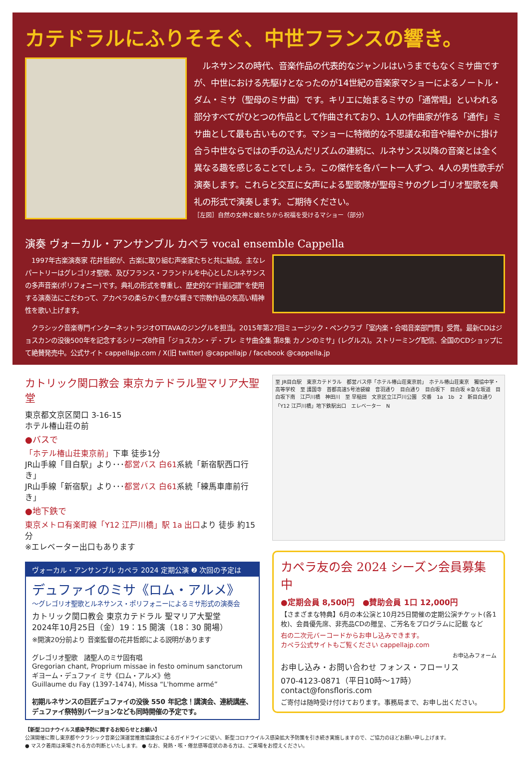カテドラルにふりそそぐ、中世フランスの響き。
　ルネサンスの時代、音楽作品の代表的なジャンルはいうまでもなくミサ曲ですが、中世における先駆けとなったのが14世紀の音楽家マショーによるノートル・ダム・ミサ（聖母のミサ曲）です。キリエに始まるミサの「通常唱」といわれる部分すべてがひとつの作品として作曲されており、1人の作曲家が作る「通作」ミサ曲として最も古いものです。マショーに特徴的な不思議な和音や細やかに掛け合う中世ならではの手の込んだリズムの連続に、ルネサンス以降の音楽とは全く異なる趣を感じることでしょう。この傑作を各パート一人ずつ、4人の男性歌手が演奏します。これらと交互に女声による聖歌隊が聖母ミサのグレゴリオ聖歌を典礼の形式で演奏します。ご期待ください。
［左図］自然の女神と娘たちから祝福を受けるマショー（部分）
演奏 ヴォーカル・アンサンブル カペラ vocal ensemble Cappella
　1997年古楽演奏家 花井哲郎が、古楽に取り組む声楽家たちと共に結成。主なレパートリーはグレゴリオ聖歌、及びフランス・フランドルを中心としたルネサンスの多声音楽(ポリフォニー)です。典礼の形式を尊重し、歴史的な”計量記譜”を使用する演奏法にこだわって、アカペラの柔らかく豊かな響きで宗教作品の気高い精神性を歌い上げます。
　クラシック音楽専門インターネットラジオOTTAVAのジングルを担当。2015年第27回ミュージック・ペンクラブ「室内楽・合唱音楽部門賞」受賞。最新CDはジョスカンの没後500年を記念するシリーズ8作目「ジョスカン・デ・プレ ミサ曲全集 第8集 カノンのミサ」(レグルス)。ストリーミング配信、全国のCDショップにて絶賛発売中。公式サイト cappellajp.com / X(旧 twitter) @cappellajp / facebook @cappella.jp
カトリック関口教会 東京カテドラル聖マリア大聖堂
東京都文京区関口 3-16-15
ホテル椿山荘の前
●バスで
「ホテル椿山荘東京前」下車 徒歩1分
JR山手線「目白駅」より･･･都営バス 白61系統「新宿駅西口行き」
JR山手線「新宿駅」より･･･都営バス 白61系統「練馬車庫前行き」
●地下鉄で
東京メトロ有楽町線「Y12 江戸川橋」駅 1a 出口より 徒歩 約15分
※エレベーター出口もあります
ヴォーカル・アンサンブル カペラ 2024 定期公演 ❷ 次回の予定は
デュファイのミサ《ロム・アルメ》
～グレゴリオ聖歌とルネサンス・ポリフォニーによるミサ形式の演奏会
カトリック関口教会 東京カテドラル 聖マリア大聖堂
2024年10月25日（金）19：15 開演（18：30 開場）
※開演20分前より 音楽監督の花井哲郎による説明があります
グレゴリオ聖歌　諸聖人のミサ固有唱
Gregorian chant, Proprium missae in festo ominum sanctorum
ギヨーム・デュファイ ミサ《ロム・アルメ》他
Guillaume du Fay (1397-1474), Missa “L'homme armé”
初期ルネサンスの巨匠デュファイの没後 550 年記念！講演会、連続講座、デュファイ祭特別バージョンなども同時開催の予定です。
至 JR目白駅　東京カテドラル　都営バス停「ホテル椿山荘東京前」　ホテル椿山荘東京　獨協中学・高等学校　至 護国寺　首都高速5号池袋線　音羽通り　目白通り　目白坂下　目白坂 ※急な坂道　目白坂下南　江戸川橋　神田川　至 早稲田　文京区立江戸川公園　交番　1a　1b　2　新目白通り　「Y12 江戸川橋」地下鉄駅出口　エレベーター　N
カペラ友の会 2024 シーズン会員募集中
●定期会員 8,500円　●賛助会員 1口 12,000円
【さまざまな特典】6月の本公演と10月25日開催の定期公演チケット(各1枚)、会員優先席、非売品CDの贈呈、ご芳名をプログラムに記載 など
右の二次元バーコードからお申し込みできます。
カペラ公式サイトもご覧ください cappellajp.com
お申込みフォーム
お申し込み・お問い合わせ フォンス・フローリス
070-4123-0871（平日10時～17時）
contact@fonsfloris.com
ご寄付は随時受け付けております。事務局まで、お申し出ください。
【新型コロナウイルス感染予防に関するお知らせとお願い】
公演開催に際し東京都やクラシック音楽公演運営推進協議会によるガイドラインに従い、新型コロナウイルス感染拡大予防策を引き続き実施しますので、ご協力のほどお願い申し上げます。
● マスク着用は来場される方の判断といたします。 ● なお、発熱・咳・倦怠感等症状のある方は、ご来場をお控えください。